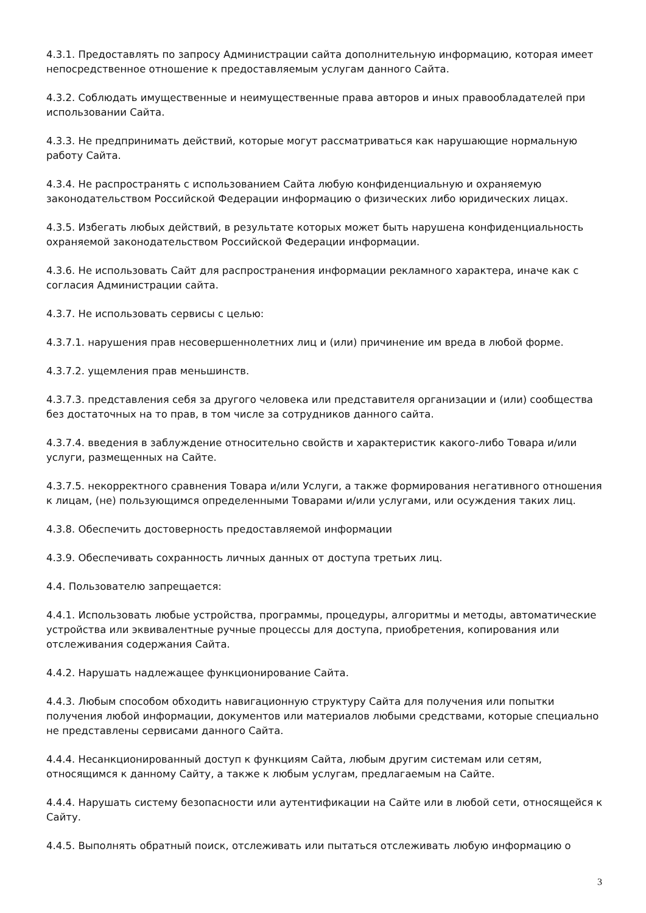4.3.1. Предоставлять по запросу Администрации сайта дополнительную информацию, которая имеет непосредственное отношение к предоставляемым услугам данного Сайта.
4.3.2. Соблюдать имущественные и неимущественные права авторов и иных правообладателей при использовании Сайта.
4.3.3. Не предпринимать действий, которые могут рассматриваться как нарушающие нормальную работу Сайта.
4.3.4. Не распространять с использованием Сайта любую конфиденциальную и охраняемую законодательством Российской Федерации информацию о физических либо юридических лицах.
4.3.5. Избегать любых действий, в результате которых может быть нарушена конфиденциальность охраняемой законодательством Российской Федерации информации.
4.3.6. Не использовать Сайт для распространения информации рекламного характера, иначе как с согласия Администрации сайта.
4.3.7. Не использовать сервисы с целью:
4.3.7.1. нарушения прав несовершеннолетних лиц и (или) причинение им вреда в любой форме.
4.3.7.2. ущемления прав меньшинств.
4.3.7.3. представления себя за другого человека или представителя организации и (или) сообщества без достаточных на то прав, в том числе за сотрудников данного сайта.
4.3.7.4. введения в заблуждение относительно свойств и характеристик какого-либо Товара и/или услуги, размещенных на Сайте.
4.3.7.5. некорректного сравнения Товара и/или Услуги, а также формирования негативного отношения к лицам, (не) пользующимся определенными Товарами и/или услугами, или осуждения таких лиц.
4.3.8. Обеспечить достоверность предоставляемой информации
4.3.9. Обеспечивать сохранность личных данных от доступа третьих лиц.
4.4. Пользователю запрещается:
4.4.1. Использовать любые устройства, программы, процедуры, алгоритмы и методы, автоматические устройства или эквивалентные ручные процессы для доступа, приобретения, копирования или отслеживания содержания Сайта.
4.4.2. Нарушать надлежащее функционирование Сайта.
4.4.3. Любым способом обходить навигационную структуру Сайта для получения или попытки получения любой информации, документов или материалов любыми средствами, которые специально не представлены сервисами данного Сайта.
4.4.4. Несанкционированный доступ к функциям Сайта, любым другим системам или сетям, относящимся к данному Сайту, а также к любым услугам, предлагаемым на Сайте.
4.4.4. Нарушать систему безопасности или аутентификации на Сайте или в любой сети, относящейся к Сайту.
4.4.5. Выполнять обратный поиск, отслеживать или пытаться отслеживать любую информацию о
3